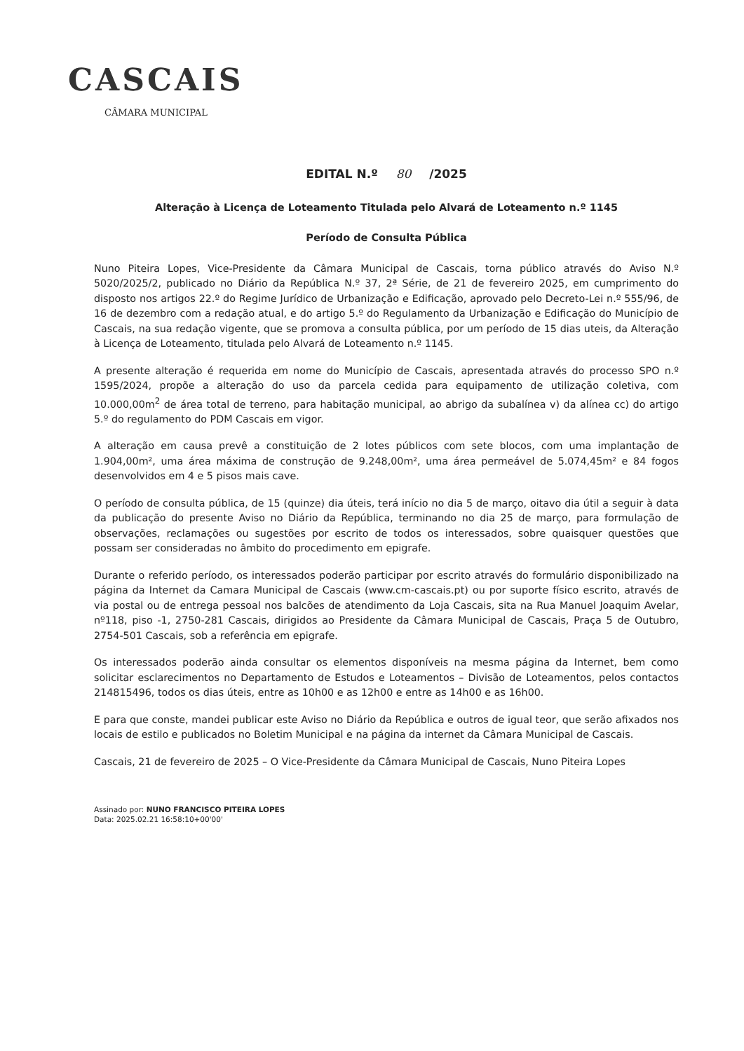CASCAIS
CÂMARA MUNICIPAL
EDITAL N.º 80 /2025
Alteração à Licença de Loteamento Titulada pelo Alvará de Loteamento n.º 1145
Período de Consulta Pública
Nuno Piteira Lopes, Vice-Presidente da Câmara Municipal de Cascais, torna público através do Aviso N.º 5020/2025/2, publicado no Diário da República N.º 37, 2ª Série, de 21 de fevereiro 2025, em cumprimento do disposto nos artigos 22.º do Regime Jurídico de Urbanização e Edificação, aprovado pelo Decreto-Lei n.º 555/96, de 16 de dezembro com a redação atual, e do artigo 5.º do Regulamento da Urbanização e Edificação do Município de Cascais, na sua redação vigente, que se promova a consulta pública, por um período de 15 dias uteis, da Alteração à Licença de Loteamento, titulada pelo Alvará de Loteamento n.º 1145.
A presente alteração é requerida em nome do Município de Cascais, apresentada através do processo SPO n.º 1595/2024, propõe a alteração do uso da parcela cedida para equipamento de utilização coletiva, com 10.000,00m<sup>2</sup> de área total de terreno, para habitação municipal, ao abrigo da subalínea v) da alínea cc) do artigo 5.º do regulamento do PDM Cascais em vigor.
A alteração em causa prevê a constituição de 2 lotes públicos com sete blocos, com uma implantação de 1.904,00m², uma área máxima de construção de 9.248,00m², uma área permeável de 5.074,45m² e 84 fogos desenvolvidos em 4 e 5 pisos mais cave.
O período de consulta pública, de 15 (quinze) dia úteis, terá início no dia 5 de março, oitavo dia útil a seguir à data da publicação do presente Aviso no Diário da República, terminando no dia 25 de março, para formulação de observações, reclamações ou sugestões por escrito de todos os interessados, sobre quaisquer questões que possam ser consideradas no âmbito do procedimento em epigrafe.
Durante o referido período, os interessados poderão participar por escrito através do formulário disponibilizado na página da Internet da Camara Municipal de Cascais (www.cm-cascais.pt) ou por suporte físico escrito, através de via postal ou de entrega pessoal nos balcões de atendimento da Loja Cascais, sita na Rua Manuel Joaquim Avelar, nº118, piso -1, 2750-281 Cascais, dirigidos ao Presidente da Câmara Municipal de Cascais, Praça 5 de Outubro, 2754-501 Cascais, sob a referência em epigrafe.
Os interessados poderão ainda consultar os elementos disponíveis na mesma página da Internet, bem como solicitar esclarecimentos no Departamento de Estudos e Loteamentos – Divisão de Loteamentos, pelos contactos 214815496, todos os dias úteis, entre as 10h00 e as 12h00 e entre as 14h00 e as 16h00.
E para que conste, mandei publicar este Aviso no Diário da República e outros de igual teor, que serão afixados nos locais de estilo e publicados no Boletim Municipal e na página da internet da Câmara Municipal de Cascais.
Cascais, 21 de fevereiro de 2025 – O Vice-Presidente da Câmara Municipal de Cascais, Nuno Piteira Lopes
Assinado por: NUNO FRANCISCO PITEIRA LOPES
Data: 2025.02.21 16:58:10+00'00'